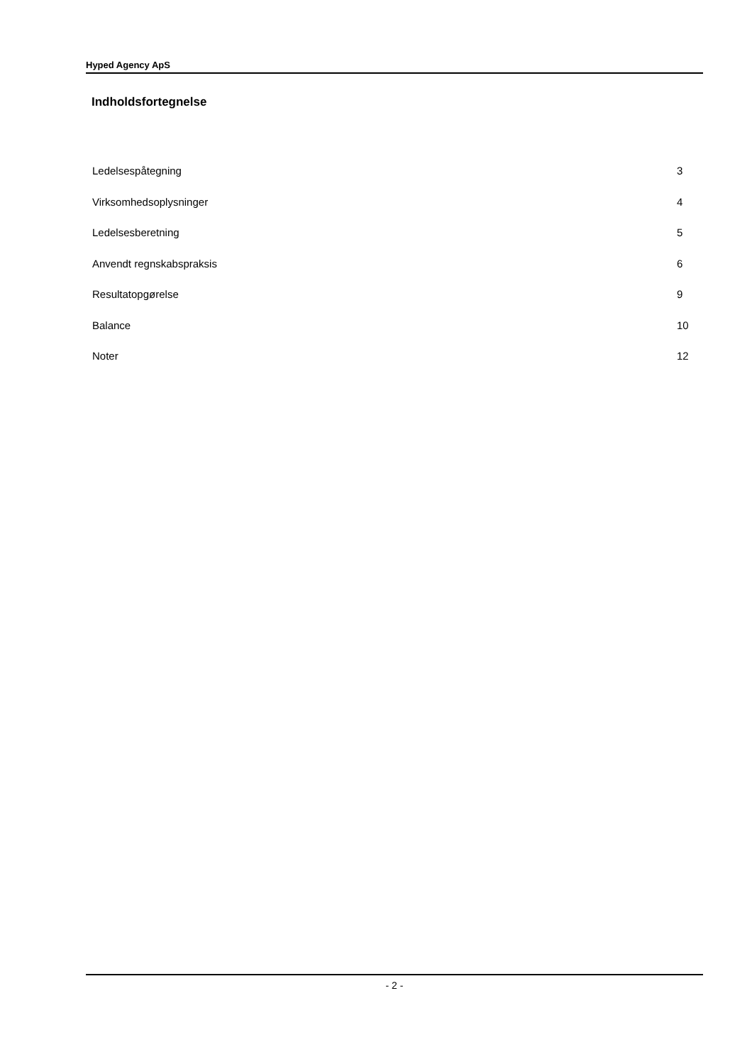Hyped Agency ApS
Indholdsfortegnelse
Ledelsespåtegning 3
Virksomhedsoplysninger 4
Ledelsesberetning 5
Anvendt regnskabspraksis 6
Resultatopgørelse 9
Balance 10
Noter 12
- 2 -